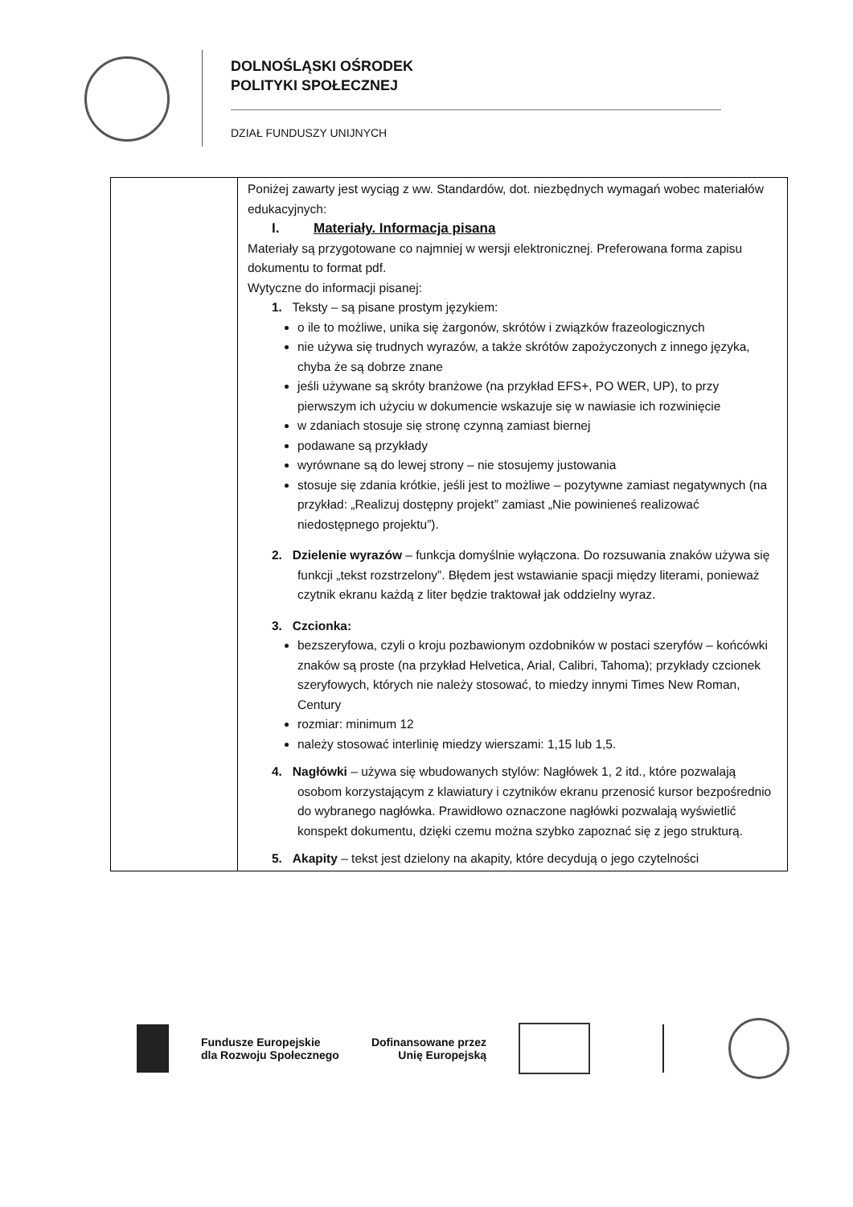DOLNOŚLĄSKI OŚRODEK
POLITYKI SPOŁECZNEJ
DZIAŁ FUNDUSZY UNIJNYCH
| | Poniżej zawarty jest wyciąg z ww. Standardów, dot. niezbędnych wymagań wobec materiałów edukacyjnych: I. Materiały. Informacja pisana Materiały są przygotowane co najmniej w wersji elektronicznej. Preferowana forma zapisu dokumentu to format pdf. Wytyczne do informacji pisanej: 1. Teksty – są pisane prostym językiem: o ile to możliwe, unika się żargonów, skrótów i związków frazeologicznych nie używa się trudnych wyrazów, a także skrótów zapożyczonych z innego języka, chyba że są dobrze znane jeśli używane są skróty branżowe (na przykład EFS+, PO WER, UP), to przy pierwszym ich użyciu w dokumencie wskazuje się w nawiasie ich rozwinięcie w zdaniach stosuje się stronę czynną zamiast biernej podawane są przykłady wyrównane są do lewej strony – nie stosujemy justowania stosuje się zdania krótkie, jeśli jest to możliwe – pozytywne zamiast negatywnych (na przykład: „Realizuj dostępny projekt” zamiast „Nie powinieneś realizować niedostępnego projektu”). 2. Dzielenie wyrazów – funkcja domyślnie wyłączona. Do rozsuwania znaków używa się funkcji „tekst rozstrzelony”. Błędem jest wstawianie spacji między literami, ponieważ czytnik ekranu każdą z liter będzie traktował jak oddzielny wyraz. 3. Czcionka: bezszeryfowa, czyli o kroju pozbawionym ozdobników w postaci szeryfów – końcówki znaków są proste (na przykład Helvetica, Arial, Calibri, Tahoma); przykłady czcionek szeryfowych, których nie należy stosować, to miedzy innymi Times New Roman, Century rozmiar: minimum 12 należy stosować interlinię miedzy wierszami: 1,15 lub 1,5. 4. Nagłówki – używa się wbudowanych stylów: Nagłówek 1, 2 itd., które pozwalają osobom korzystającym z klawiatury i czytników ekranu przenosić kursor bezpośrednio do wybranego nagłówka. Prawidłowo oznaczone nagłówki pozwalają wyświetlić konspekt dokumentu, dzięki czemu można szybko zapoznać się z jego strukturą. 5. Akapity – tekst jest dzielony na akapity, które decydują o jego czytelności |
Fundusze Europejskie
dla Rozwoju Społecznego
Dofinansowane przez
Unię Europejską